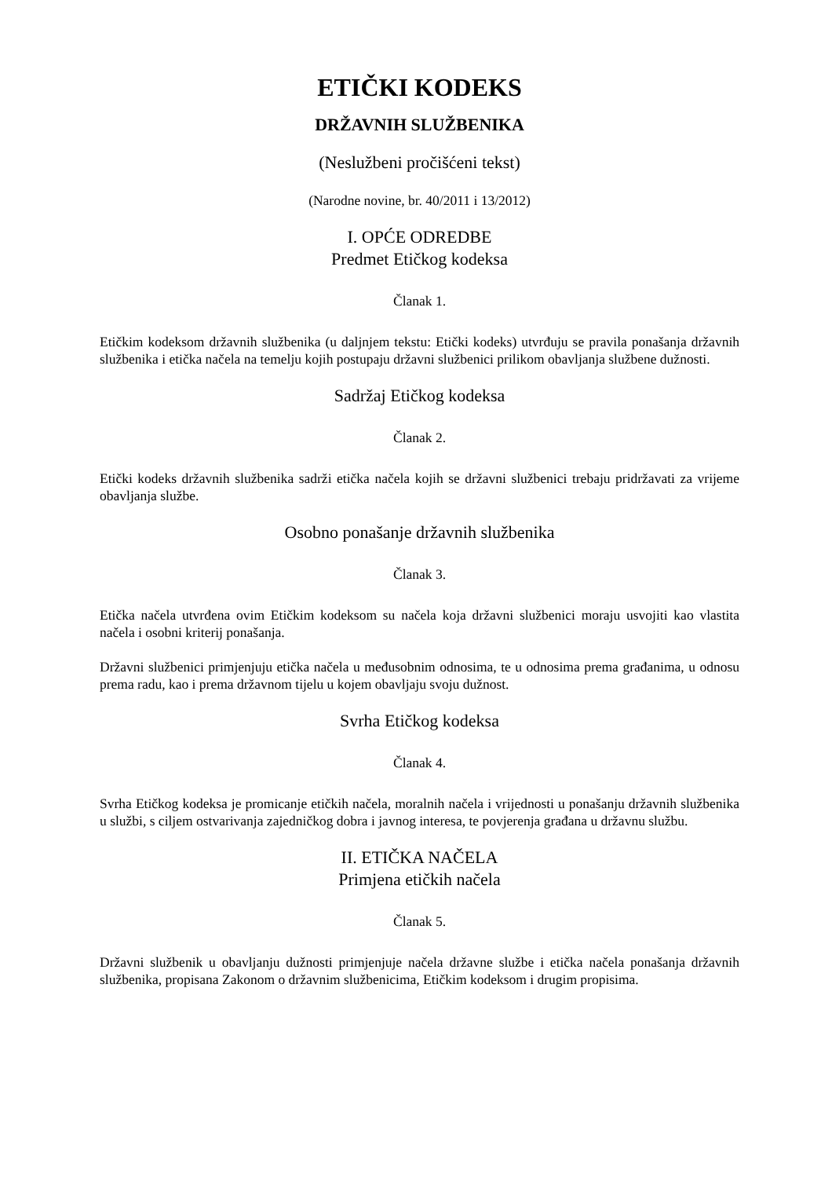ETIČKI KODEKS
DRŽAVNIH SLUŽBENIKA
(Neslužbeni pročišćeni tekst)
(Narodne novine, br. 40/2011 i 13/2012)
I. OPĆE ODREDBE
Predmet Etičkog kodeksa
Članak 1.
Etičkim kodeksom državnih službenika (u daljnjem tekstu: Etički kodeks) utvrđuju se pravila ponašanja državnih službenika i etička načela na temelju kojih postupaju državni službenici prilikom obavljanja službene dužnosti.
Sadržaj Etičkog kodeksa
Članak 2.
Etički kodeks državnih službenika sadrži etička načela kojih se državni službenici trebaju pridržavati za vrijeme obavljanja službe.
Osobno ponašanje državnih službenika
Članak 3.
Etička načela utvrđena ovim Etičkim kodeksom su načela koja državni službenici moraju usvojiti kao vlastita načela i osobni kriterij ponašanja.
Državni službenici primjenjuju etička načela u međusobnim odnosima, te u odnosima prema građanima, u odnosu prema radu, kao i prema državnom tijelu u kojem obavljaju svoju dužnost.
Svrha Etičkog kodeksa
Članak 4.
Svrha Etičkog kodeksa je promicanje etičkih načela, moralnih načela i vrijednosti u ponašanju državnih službenika u službi, s ciljem ostvarivanja zajedničkog dobra i javnog interesa, te povjerenja građana u državnu službu.
II. ETIČKA NAČELA
Primjena etičkih načela
Članak 5.
Državni službenik u obavljanju dužnosti primjenjuje načela državne službe i etička načela ponašanja državnih službenika, propisana Zakonom o državnim službenicima, Etičkim kodeksom i drugim propisima.